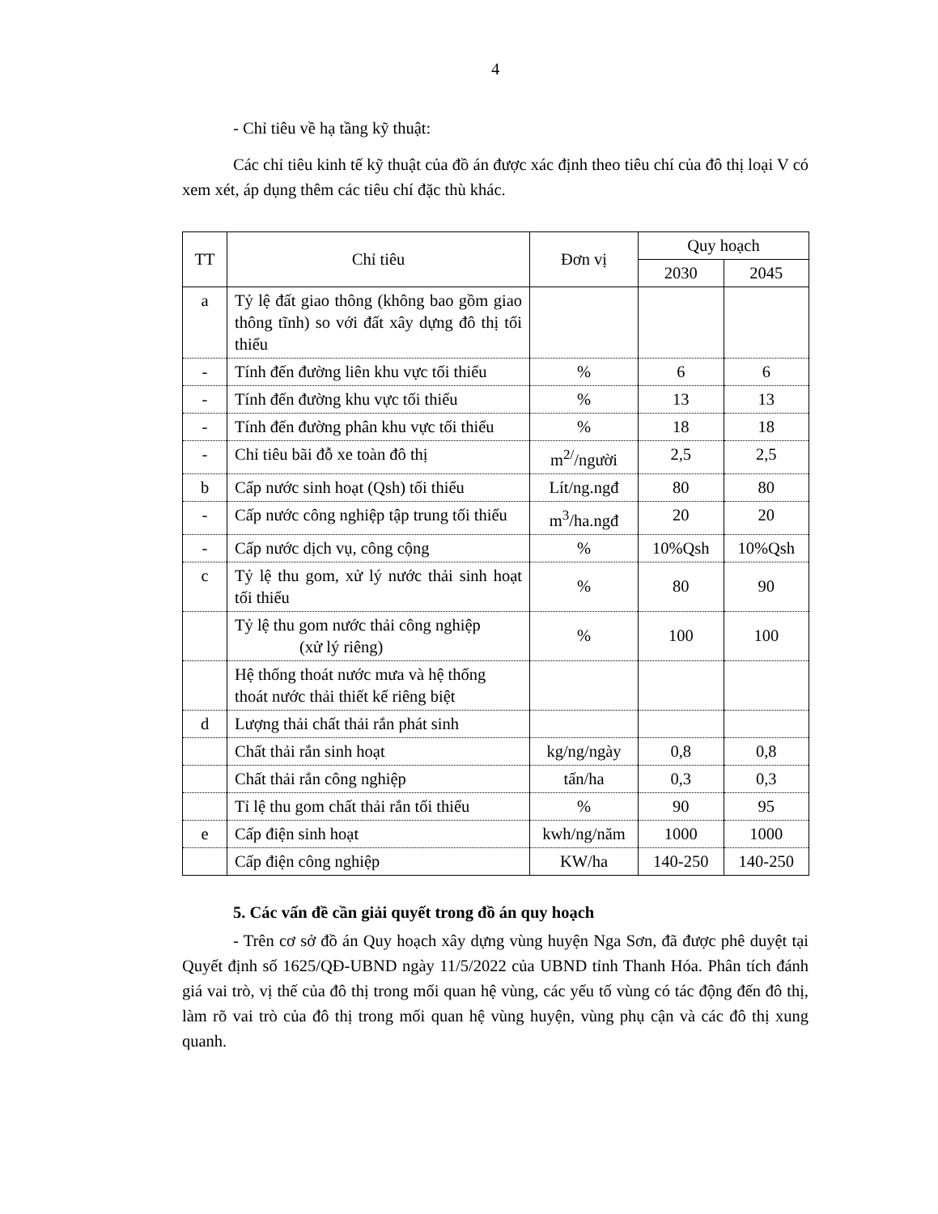4
- Chỉ tiêu về hạ tầng kỹ thuật:
Các chỉ tiêu kinh tế kỹ thuật của đồ án được xác định theo tiêu chí của đô thị loại V có xem xét, áp dụng thêm các tiêu chí đặc thù khác.
| TT | Chỉ tiêu | Đơn vị | Quy hoạch | |
| --- | --- | --- | --- | --- |
| | | | 2030 | 2045 |
| a | Tỷ lệ đất giao thông (không bao gồm giao thông tĩnh) so với đất xây dựng đô thị tối thiểu | | | |
| - | Tính đến đường liên khu vực tối thiểu | % | 6 | 6 |
| - | Tính đến đường khu vực tối thiểu | % | 13 | 13 |
| - | Tính đến đường phân khu vực tối thiểu | % | 18 | 18 |
| - | Chỉ tiêu bãi đỗ xe toàn đô thị | m<sup>2/</sup>/người | 2,5 | 2,5 |
| b | Cấp nước sinh hoạt (Qsh) tối thiểu | Lít/ng.ngđ | 80 | 80 |
| - | Cấp nước công nghiệp tập trung tối thiểu | m<sup>3</sup>/ha.ngđ | 20 | 20 |
| - | Cấp nước dịch vụ, công cộng | % | 10%Qsh | 10%Qsh |
| c | Tỷ lệ thu gom, xử lý nước thải sinh hoạt tối thiểu | % | 80 | 90 |
| | Tỷ lệ thu gom nước thải công nghiệp (xử lý riêng) | % | 100 | 100 |
| | Hệ thống thoát nước mưa và hệ thống thoát nước thải thiết kế riêng biệt | | | |
| d | Lượng thải chất thải rắn phát sinh | | | |
| | Chất thải rắn sinh hoạt | kg/ng/ngày | 0,8 | 0,8 |
| | Chất thải rắn công nghiệp | tấn/ha | 0,3 | 0,3 |
| | Tỉ lệ thu gom chất thải rắn tối thiểu | % | 90 | 95 |
| e | Cấp điện sinh hoạt | kwh/ng/năm | 1000 | 1000 |
| | Cấp điện công nghiệp | KW/ha | 140-250 | 140-250 |
5. Các vấn đề cần giải quyết trong đồ án quy hoạch
- Trên cơ sở đồ án Quy hoạch xây dựng vùng huyện Nga Sơn, đã được phê duyệt tại Quyết định số 1625/QĐ-UBND ngày 11/5/2022 của UBND tỉnh Thanh Hóa. Phân tích đánh giá vai trò, vị thế của đô thị trong mối quan hệ vùng, các yếu tố vùng có tác động đến đô thị, làm rõ vai trò của đô thị trong mối quan hệ vùng huyện, vùng phụ cận và các đô thị xung quanh.